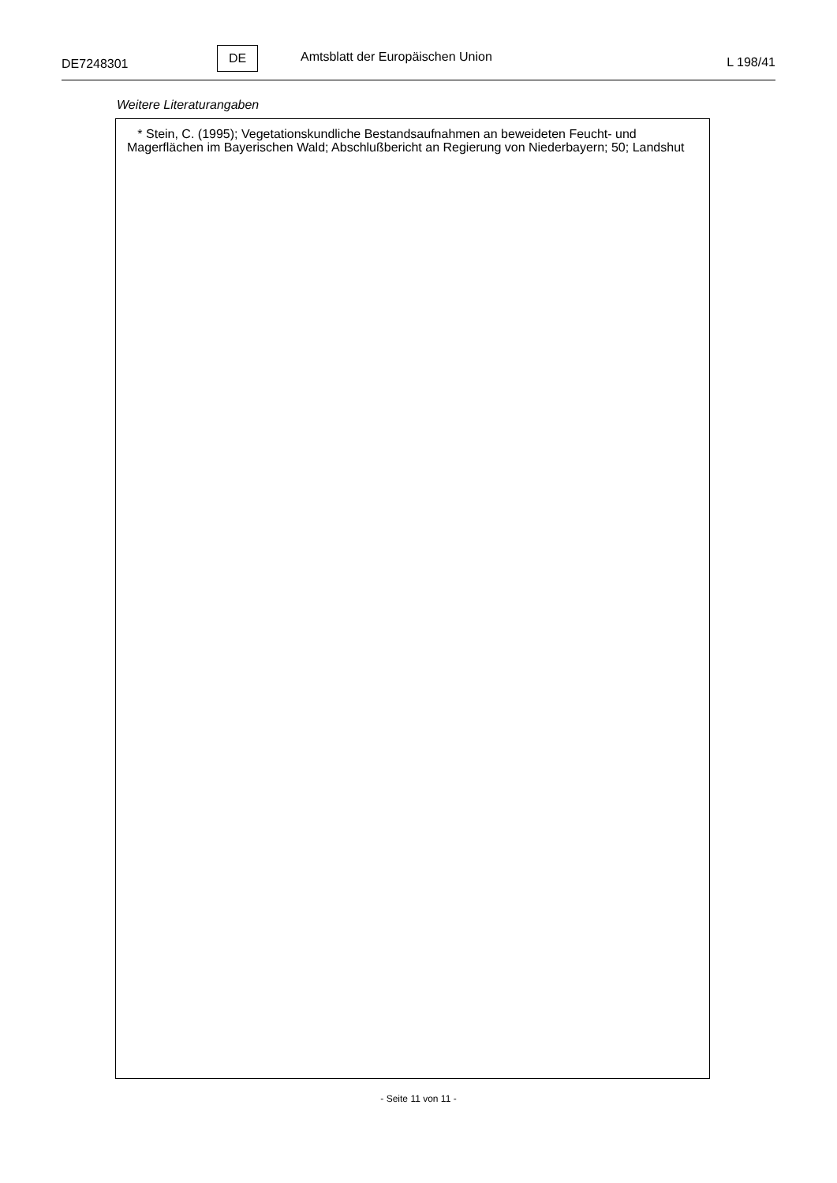DE7248301
DE
Amtsblatt der Europäischen Union
L 198/41
Weitere Literaturangaben
* Stein, C. (1995); Vegetationskundliche Bestandsaufnahmen an beweideten Feucht- und Magerflächen im Bayerischen Wald; Abschlußbericht an Regierung von Niederbayern; 50; Landshut
- Seite 11 von 11 -